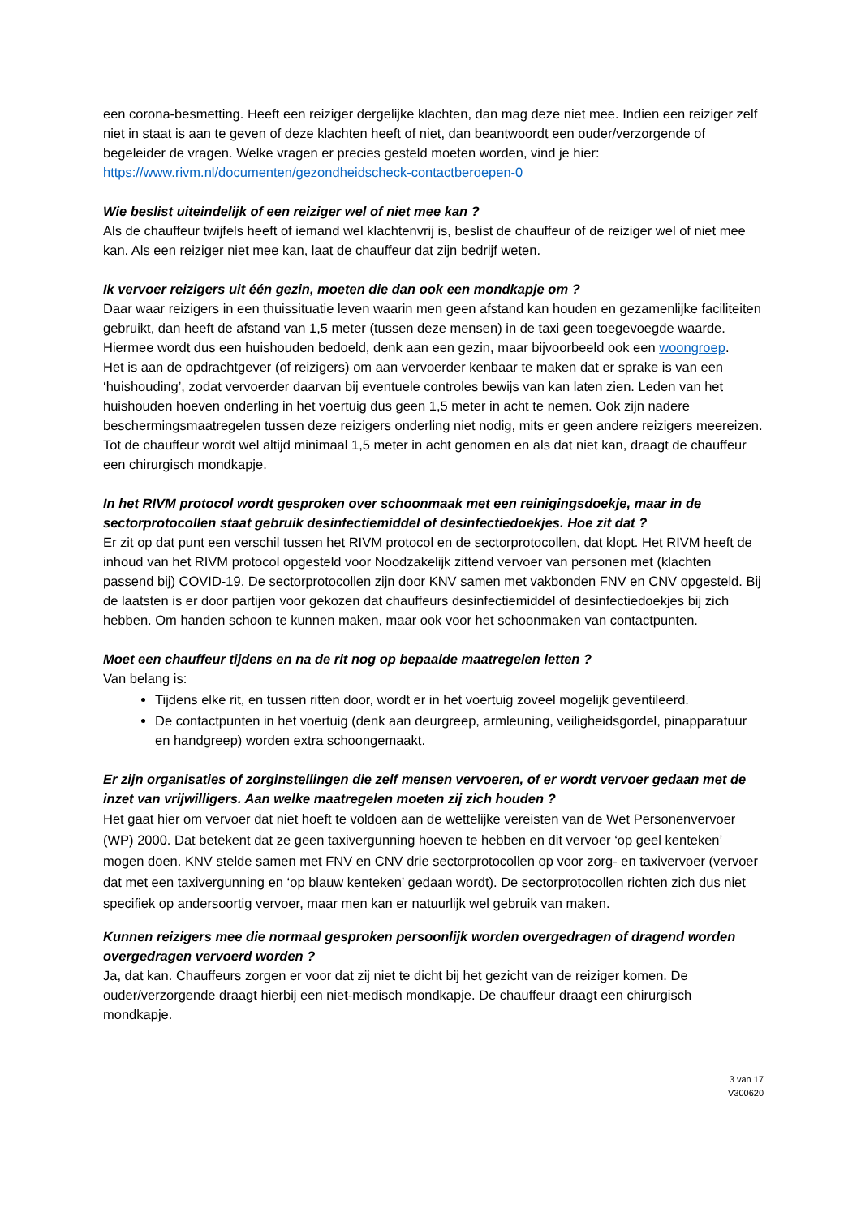een corona-besmetting. Heeft een reiziger dergelijke klachten, dan mag deze niet mee. Indien een reiziger zelf niet in staat is aan te geven of deze klachten heeft of niet, dan beantwoordt een ouder/verzorgende of begeleider de vragen. Welke vragen er precies gesteld moeten worden, vind je hier: https://www.rivm.nl/documenten/gezondheidscheck-contactberoepen-0
Wie beslist uiteindelijk of een reiziger wel of niet mee kan ?
Als de chauffeur twijfels heeft of iemand wel klachtenvrij is, beslist de chauffeur of de reiziger wel of niet mee kan. Als een reiziger niet mee kan, laat de chauffeur dat zijn bedrijf weten.
Ik vervoer reizigers uit één gezin, moeten die dan ook een mondkapje om ?
Daar waar reizigers in een thuissituatie leven waarin men geen afstand kan houden en gezamenlijke faciliteiten gebruikt, dan heeft de afstand van 1,5 meter (tussen deze mensen) in de taxi geen toegevoegde waarde. Hiermee wordt dus een huishouden bedoeld, denk aan een gezin, maar bijvoorbeeld ook een woongroep.
Het is aan de opdrachtgever (of reizigers) om aan vervoerder kenbaar te maken dat er sprake is van een ‘huishouding’, zodat vervoerder daarvan bij eventuele controles bewijs van kan laten zien. Leden van het huishouden hoeven onderling in het voertuig dus geen 1,5 meter in acht te nemen. Ook zijn nadere beschermingsmaatregelen tussen deze reizigers onderling niet nodig, mits er geen andere reizigers meereizen. Tot de chauffeur wordt wel altijd minimaal 1,5 meter in acht genomen en als dat niet kan, draagt de chauffeur een chirurgisch mondkapje.
In het RIVM protocol wordt gesproken over schoonmaak met een reinigingsdoekje, maar in de sectorprotocollen staat gebruik desinfectiemiddel of desinfectiedoekjes. Hoe zit dat ?
Er zit op dat punt een verschil tussen het RIVM protocol en de sectorprotocollen, dat klopt. Het RIVM heeft de inhoud van het RIVM protocol opgesteld voor Noodzakelijk zittend vervoer van personen met (klachten passend bij) COVID-19. De sectorprotocollen zijn door KNV samen met vakbonden FNV en CNV opgesteld. Bij de laatsten is er door partijen voor gekozen dat chauffeurs desinfectiemiddel of desinfectiedoekjes bij zich hebben. Om handen schoon te kunnen maken, maar ook voor het schoonmaken van contactpunten.
Moet een chauffeur tijdens en na de rit nog op bepaalde maatregelen letten ?
Van belang is:
Tijdens elke rit, en tussen ritten door, wordt er in het voertuig zoveel mogelijk geventileerd.
De contactpunten in het voertuig (denk aan deurgreep, armleuning, veiligheidsgordel, pinapparatuur en handgreep) worden extra schoongemaakt.
Er zijn organisaties of zorginstellingen die zelf mensen vervoeren, of er wordt vervoer gedaan met de inzet van vrijwilligers. Aan welke maatregelen moeten zij zich houden ?
Het gaat hier om vervoer dat niet hoeft te voldoen aan de wettelijke vereisten van de Wet Personenvervoer (WP) 2000. Dat betekent dat ze geen taxivergunning hoeven te hebben en dit vervoer ‘op geel kenteken’ mogen doen. KNV stelde samen met FNV en CNV drie sectorprotocollen op voor zorg- en taxivervoer (vervoer dat met een taxivergunning en ‘op blauw kenteken’ gedaan wordt). De sectorprotocollen richten zich dus niet specifiek op andersoortig vervoer, maar men kan er natuurlijk wel gebruik van maken.
Kunnen reizigers mee die normaal gesproken persoonlijk worden overgedragen of dragend worden overgedragen vervoerd worden ?
Ja, dat kan. Chauffeurs zorgen er voor dat zij niet te dicht bij het gezicht van de reiziger komen. De ouder/verzorgende draagt hierbij een niet-medisch mondkapje. De chauffeur draagt een chirurgisch mondkapje.
3 van 17
V300620